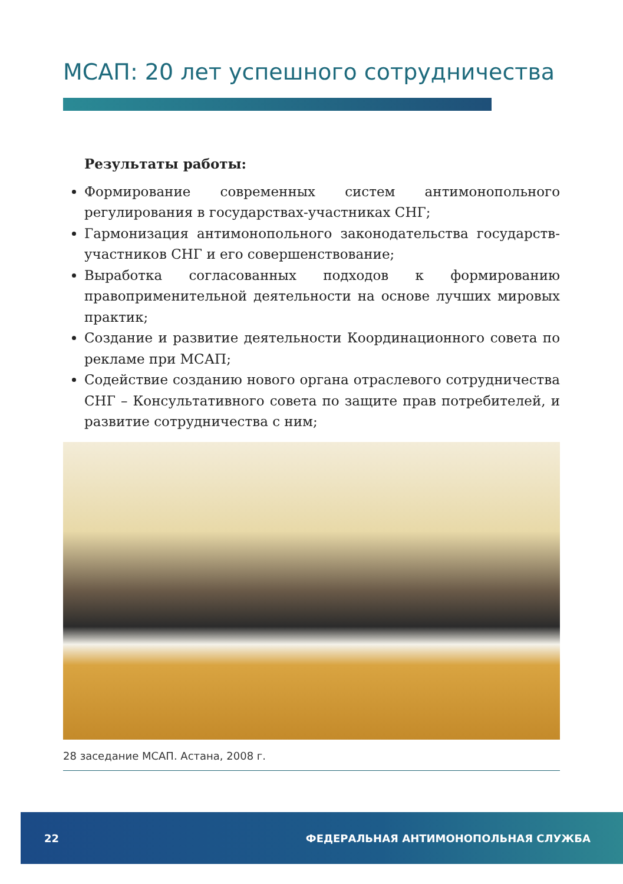МСАП: 20 лет успешного сотрудничества
Результаты работы:
Формирование современных систем антимонопольного регулирования в государствах-участниках СНГ;
Гармонизация антимонопольного законодательства государств-участников СНГ и его совершенствование;
Выработка согласованных подходов к формированию правоприменительной деятельности на основе лучших мировых практик;
Создание и развитие деятельности Координационного совета по рекламе при МСАП;
Содействие созданию нового органа отраслевого сотрудничества СНГ – Консультативного совета по защите прав потребителей, и развитие сотрудничества с ним;
28 заседание МСАП. Астана, 2008 г.
22 ФЕДЕРАЛЬНАЯ АНТИМОНОПОЛЬНАЯ СЛУЖБА